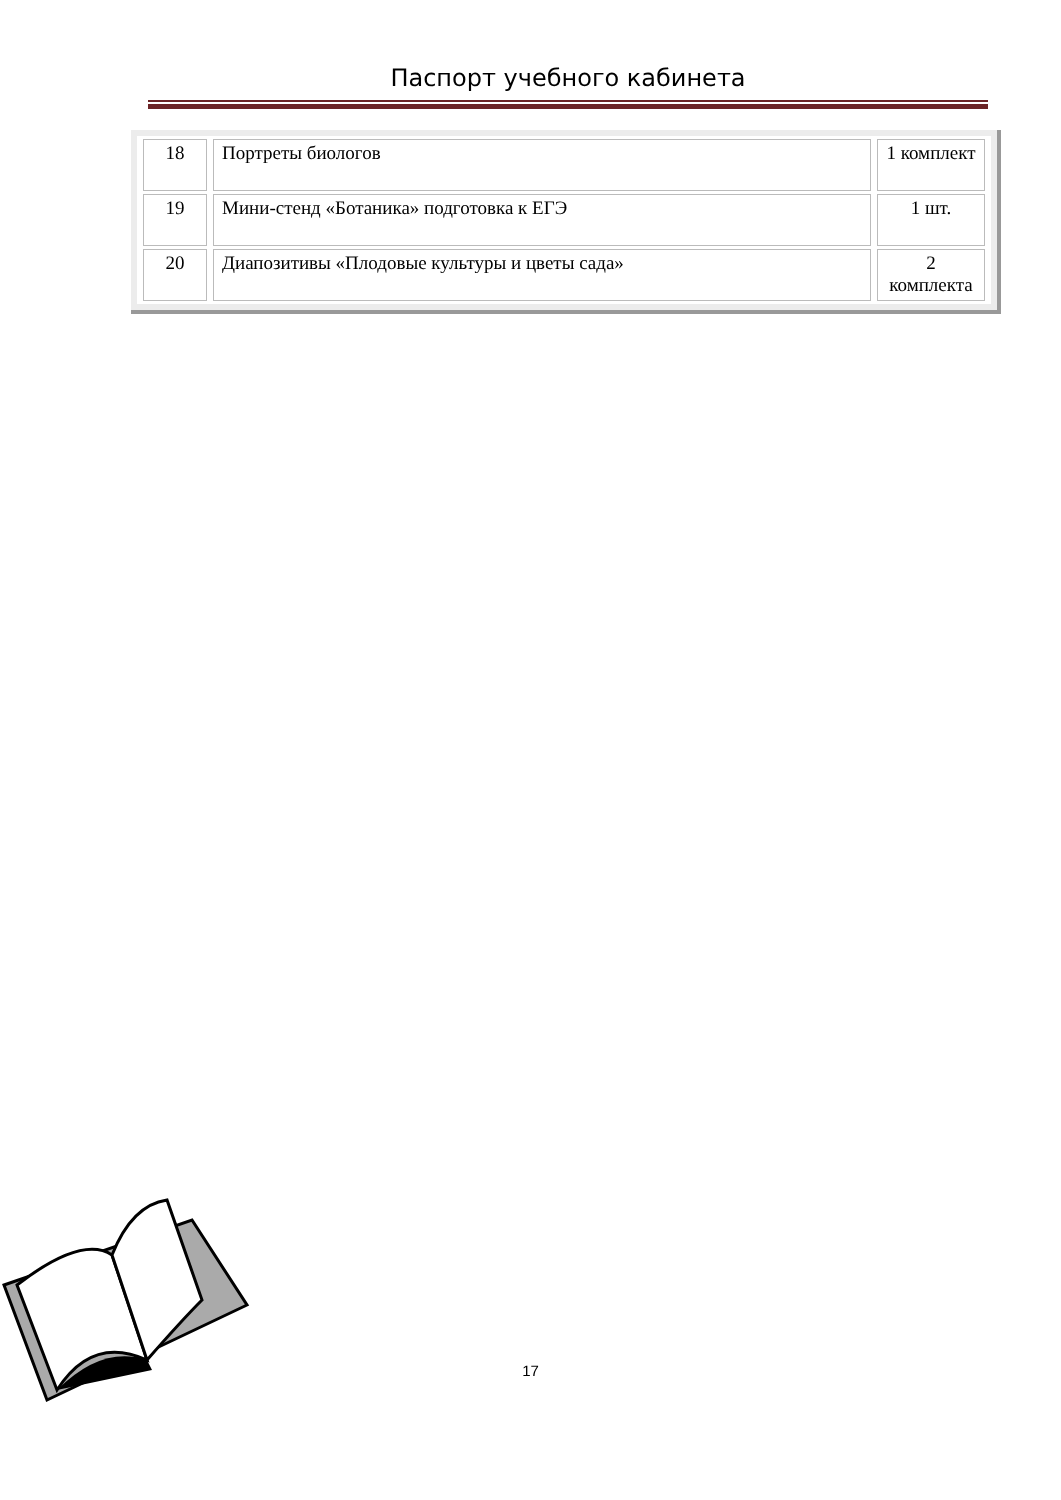Паспорт учебного кабинета
| 18 | Портреты биологов | 1 комплект |
| 19 | Мини-стенд «Ботаника» подготовка к ЕГЭ | 1 шт. |
| 20 | Диапозитивы «Плодовые культуры и цветы сада» | 2 комплекта |
17